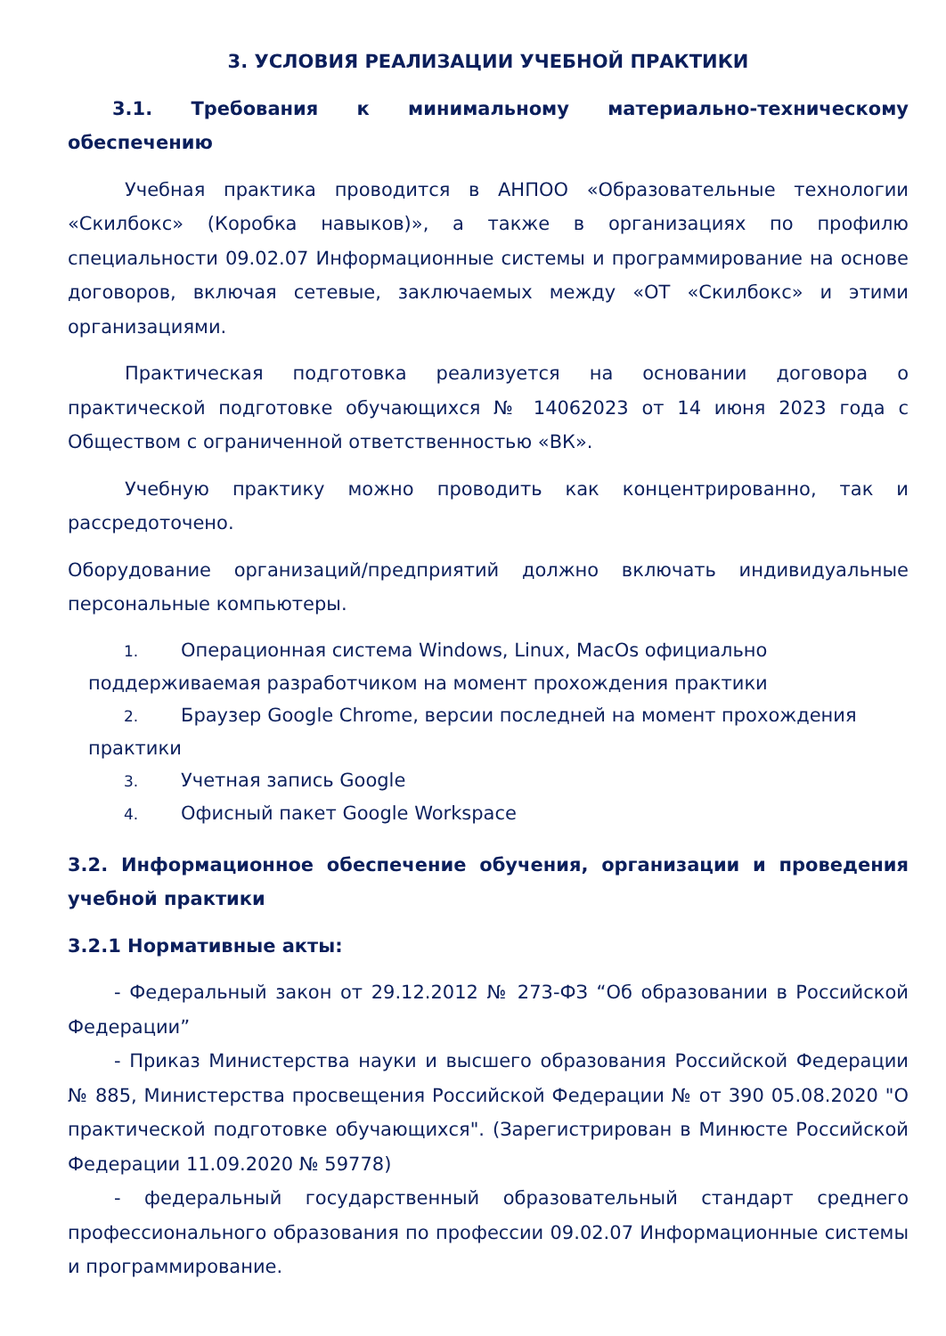3. УСЛОВИЯ РЕАЛИЗАЦИИ УЧЕБНОЙ ПРАКТИКИ
3.1. Требования к минимальному материально-техническому обеспечению
Учебная практика проводится в АНПОО «Образовательные технологии «Скилбокс» (Коробка навыков)», а также в организациях по профилю специальности 09.02.07 Информационные системы и программирование на основе договоров, включая сетевые, заключаемых между «ОТ «Скилбокс» и этими организациями.
Практическая подготовка реализуется на основании договора о практической подготовке обучающихся № 14062023 от 14 июня 2023 года с Обществом с ограниченной ответственностью «ВК».
Учебную практику можно проводить как концентрированно, так и рассредоточено.
Оборудование организаций/предприятий должно включать индивидуальные персональные компьютеры.
1. Операционная система Windows, Linux, MacOs официально поддерживаемая разработчиком на момент прохождения практики
2. Браузер Google Chrome, версии последней на момент прохождения практики
3. Учетная запись Google
4. Офисный пакет Google Workspace
3.2. Информационное обеспечение обучения, организации и проведения учебной практики
3.2.1 Нормативные акты:
- Федеральный закон от 29.12.2012 № 273-ФЗ “Об образовании в Российской Федерации”
- Приказ Министерства науки и высшего образования Российской Федерации № 885, Министерства просвещения Российской Федерации № от 390 05.08.2020 "О практической подготовке обучающихся". (Зарегистрирован в Минюсте Российской Федерации 11.09.2020 № 59778)
- федеральный государственный образовательный стандарт среднего профессионального образования по профессии 09.02.07 Информационные системы и программирование.